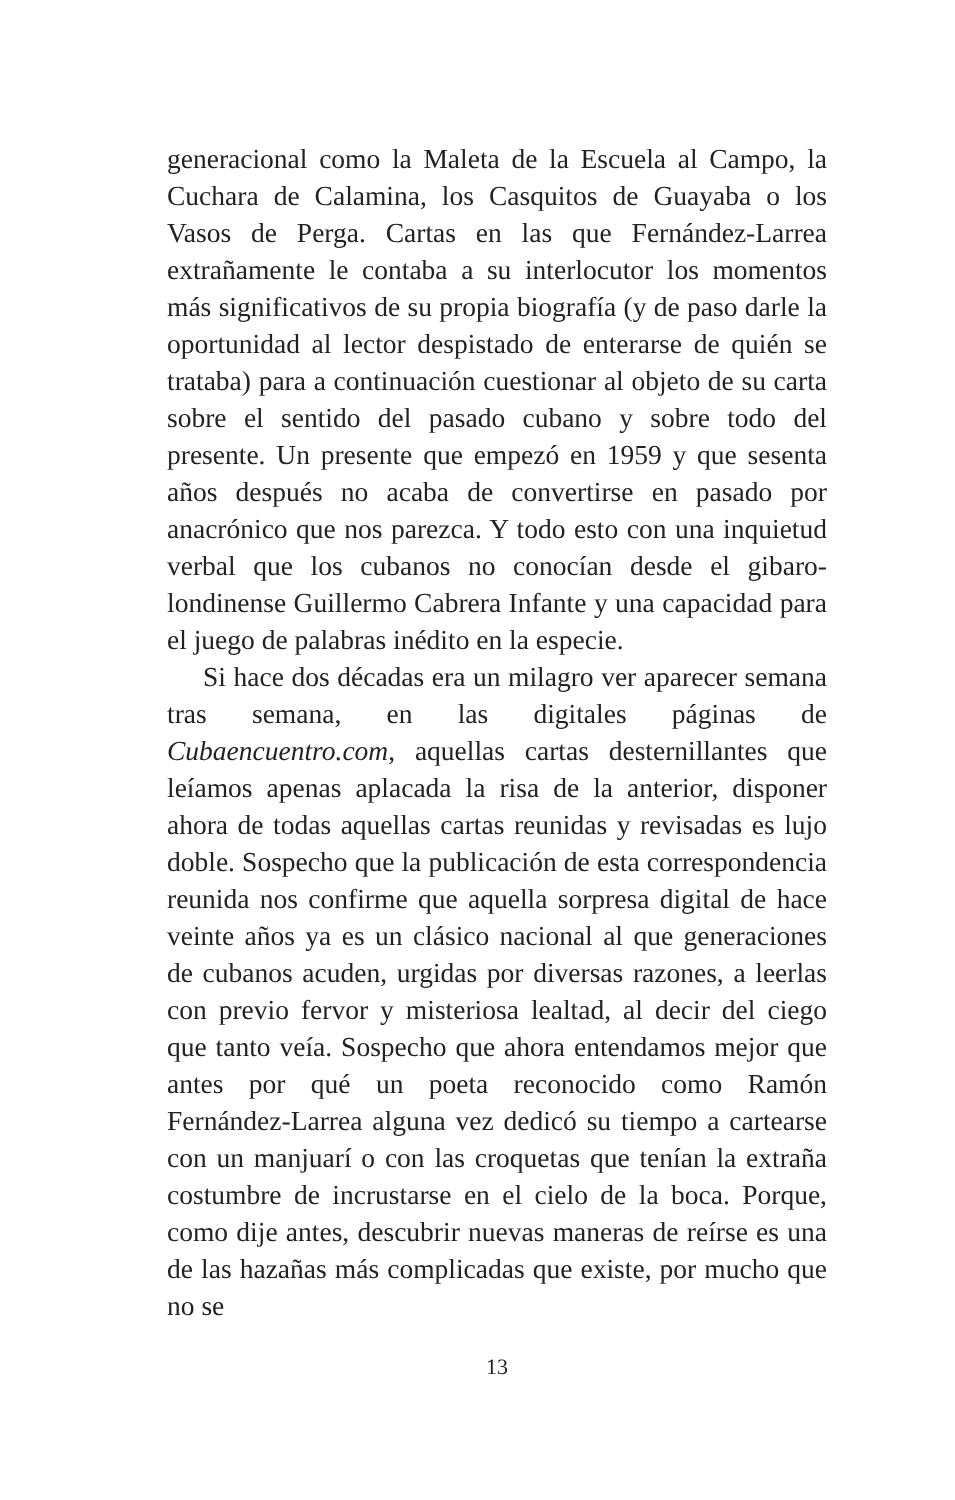generacional como la Maleta de la Escuela al Campo, la Cuchara de Calamina, los Casquitos de Guayaba o los Vasos de Perga. Cartas en las que Fernández-Larrea extrañamente le contaba a su interlocutor los momentos más significativos de su propia biografía (y de paso darle la oportunidad al lector despistado de enterarse de quién se trataba) para a continuación cuestionar al objeto de su carta sobre el sentido del pasado cubano y sobre todo del presente. Un presente que empezó en 1959 y que sesenta años después no acaba de convertirse en pasado por anacrónico que nos parezca. Y todo esto con una inquietud verbal que los cubanos no conocían desde el gibaro-londinense Guillermo Cabrera Infante y una capacidad para el juego de palabras inédito en la especie.
Si hace dos décadas era un milagro ver aparecer semana tras semana, en las digitales páginas de Cubaencuentro.com, aquellas cartas desternillantes que leíamos apenas aplacada la risa de la anterior, disponer ahora de todas aquellas cartas reunidas y revisadas es lujo doble. Sospecho que la publicación de esta correspondencia reunida nos confirme que aquella sorpresa digital de hace veinte años ya es un clásico nacional al que generaciones de cubanos acuden, urgidas por diversas razones, a leerlas con previo fervor y misteriosa lealtad, al decir del ciego que tanto veía. Sospecho que ahora entendamos mejor que antes por qué un poeta reconocido como Ramón Fernández-Larrea alguna vez dedicó su tiempo a cartearse con un manjuarí o con las croquetas que tenían la extraña costumbre de incrustarse en el cielo de la boca. Porque, como dije antes, descubrir nuevas maneras de reírse es una de las hazañas más complicadas que existe, por mucho que no se
13